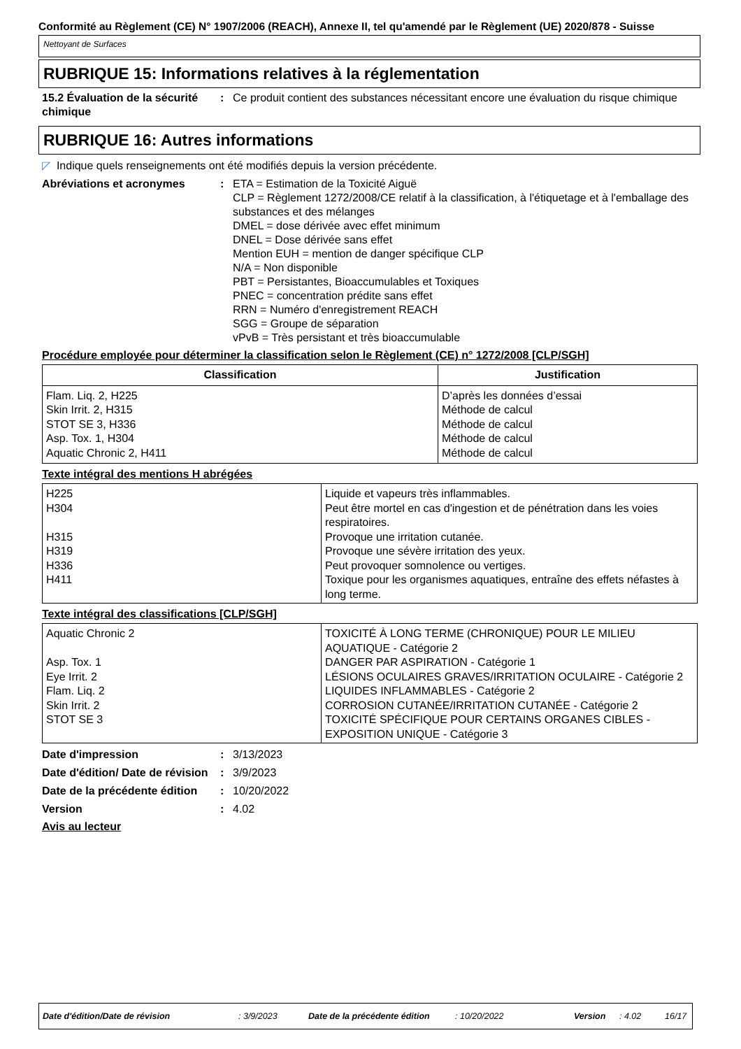Conformité au Règlement (CE) N° 1907/2006 (REACH), Annexe II, tel qu'amendé par le Règlement (UE) 2020/878 - Suisse
Nettoyant de Surfaces
RUBRIQUE 15: Informations relatives à la réglementation
15.2 Évaluation de la sécurité chimique
: Ce produit contient des substances nécessitant encore une évaluation du risque chimique
RUBRIQUE 16: Autres informations
◸ Indique quels renseignements ont été modifiés depuis la version précédente.
Abréviations et acronymes : ETA = Estimation de la Toxicité Aiguë
CLP = Règlement 1272/2008/CE relatif à la classification, à l'étiquetage et à l'emballage des substances et des mélanges
DMEL = dose dérivée avec effet minimum
DNEL = Dose dérivée sans effet
Mention EUH = mention de danger spécifique CLP
N/A = Non disponible
PBT = Persistantes, Bioaccumulables et Toxiques
PNEC = concentration prédite sans effet
RRN = Numéro d'enregistrement REACH
SGG = Groupe de séparation
vPvB = Très persistant et très bioaccumulable
Procédure employée pour déterminer la classification selon le Règlement (CE) n° 1272/2008 [CLP/SGH]
| Classification | Justification |
| --- | --- |
| Flam. Liq. 2, H225 Skin Irrit. 2, H315 STOT SE 3, H336 Asp. Tox. 1, H304 Aquatic Chronic 2, H411 | D’après les données d’essai Méthode de calcul Méthode de calcul Méthode de calcul Méthode de calcul |
Texte intégral des mentions H abrégées
| H225 | Liquide et vapeurs très inflammables. |
| H304 | Peut être mortel en cas d'ingestion et de pénétration dans les voies respiratoires. |
| H315 | Provoque une irritation cutanée. |
| H319 | Provoque une sévère irritation des yeux. |
| H336 | Peut provoquer somnolence ou vertiges. |
| H411 | Toxique pour les organismes aquatiques, entraîne des effets néfastes à long terme. |
Texte intégral des classifications [CLP/SGH]
| Aquatic Chronic 2 | TOXICITÉ À LONG TERME (CHRONIQUE) POUR LE MILIEU AQUATIQUE - Catégorie 2 |
| Asp. Tox. 1 | DANGER PAR ASPIRATION - Catégorie 1 |
| Eye Irrit. 2 | LÉSIONS OCULAIRES GRAVES/IRRITATION OCULAIRE - Catégorie 2 |
| Flam. Liq. 2 | LIQUIDES INFLAMMABLES - Catégorie 2 |
| Skin Irrit. 2 | CORROSION CUTANÉE/IRRITATION CUTANÉE - Catégorie 2 |
| STOT SE 3 | TOXICITÉ SPÉCIFIQUE POUR CERTAINS ORGANES CIBLES - EXPOSITION UNIQUE - Catégorie 3 |
Date d'impression : 3/13/2023
Date d'édition/ Date de révision
: 3/9/2023
Date de la précédente édition
: 10/20/2022
Version : 4.02
Avis au lecteur
Date d'édition/Date de révision: 3/9/2023 Date de la précédente édition: 10/20/2022 Version: 4.02 16/17